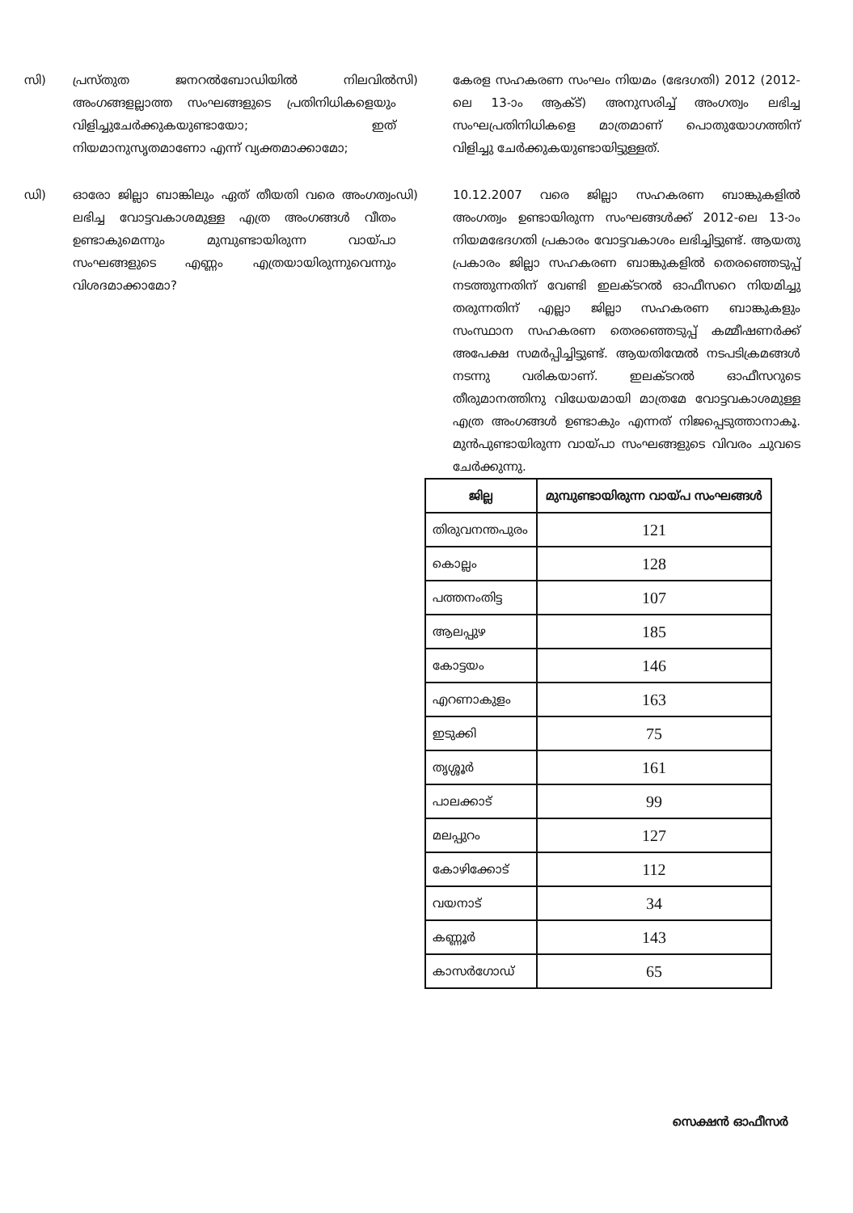സി) പ്രസ്തുത ജനറൽബോഡിയിൽ നിലവിൽ അംഗങ്ങളല്ലാത്ത സംഘങ്ങളുടെ പ്രതിനിധികളെയും വിളിച്ചുചേർക്കുകയുണ്ടായോ; ഇത് നിയമാനുസൃതമാണോ എന്ന് വ്യക്തമാക്കാമോ;
സി)
കേരള സഹകരണ സംഘം നിയമം (ഭേദഗതി) 2012 (2012-ലെ 13-ാം ആക്ട്) അനുസരിച്ച് അംഗത്വം ലഭിച്ച സംഘപ്രതിനിധികളെ മാത്രമാണ് പൊതുയോഗത്തിന് വിളിച്ചു ചേർക്കുകയുണ്ടായിട്ടുള്ളത്.
ഡി) ഓരോ ജില്ലാ ബാങ്കിലും ഏത് തീയതി വരെ അംഗത്വം ലഭിച്ച വോട്ടവകാശമുള്ള എത്ര അംഗങ്ങൾ വീതം ഉണ്ടാകുമെന്നും മുമ്പുണ്ടായിരുന്ന വായ്പാ സംഘങ്ങളുടെ എണ്ണം എത്രയായിരുന്നുവെന്നും വിശദമാക്കാമോ?
ഡി)
10.12.2007 വരെ ജില്ലാ സഹകരണ ബാങ്കുകളിൽ അംഗത്വം ഉണ്ടായിരുന്ന സംഘങ്ങൾക്ക് 2012-ലെ 13-ാം നിയമഭേദഗതി പ്രകാരം വോട്ടവകാശം ലഭിച്ചിട്ടുണ്ട്. ആയതു പ്രകാരം ജില്ലാ സഹകരണ ബാങ്കുകളിൽ തെരഞ്ഞെടുപ്പ് നടത്തുന്നതിന് വേണ്ടി ഇലക്ടറൽ ഓഫീസറെ നിയമിച്ചു തരുന്നതിന് എല്ലാ ജില്ലാ സഹകരണ ബാങ്കുകളും സംസ്ഥാന സഹകരണ തെരഞ്ഞെടുപ്പ് കമ്മീഷണർക്ക് അപേക്ഷ സമർപ്പിച്ചിട്ടുണ്ട്. ആയതിന്മേൽ നടപടിക്രമങ്ങൾ നടന്നു വരികയാണ്. ഇലക്ടറൽ ഓഫീസറുടെ തീരുമാനത്തിനു വിധേയമായി മാത്രമേ വോട്ടവകാശമുള്ള എത്ര അംഗങ്ങൾ ഉണ്ടാകും എന്നത് നിജപ്പെടുത്താനാകൂ. മുൻപുണ്ടായിരുന്ന വായ്പാ സംഘങ്ങളുടെ വിവരം ചുവടെ ചേർക്കുന്നു.
| ജില്ല | മുമ്പുണ്ടായിരുന്ന വായ്പ സംഘങ്ങൾ |
| --- | --- |
| തിരുവനന്തപുരം | 121 |
| കൊല്ലം | 128 |
| പത്തനംതിട്ട | 107 |
| ആലപ്പുഴ | 185 |
| കോട്ടയം | 146 |
| എറണാകുളം | 163 |
| ഇടുക്കി | 75 |
| തൃശ്ശൂർ | 161 |
| പാലക്കാട് | 99 |
| മലപ്പുറം | 127 |
| കോഴിക്കോട് | 112 |
| വയനാട് | 34 |
| കണ്ണൂർ | 143 |
| കാസർഗോഡ് | 65 |
സെക്ഷൻ ഓഫീസർ